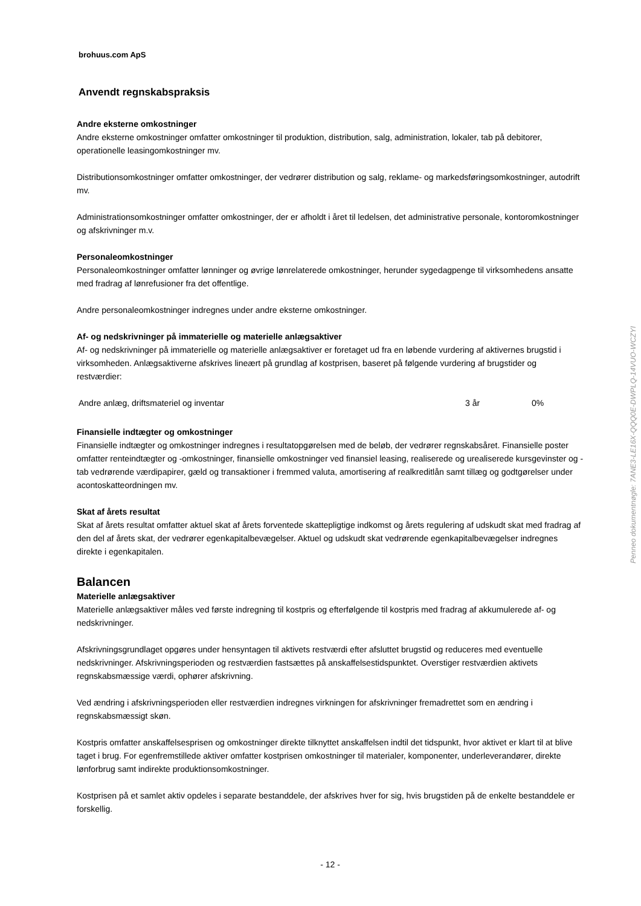brohuus.com ApS
Anvendt regnskabspraksis
Andre eksterne omkostninger
Andre eksterne omkostninger omfatter omkostninger til produktion, distribution, salg, administration, lokaler, tab på debitorer, operationelle leasingomkostninger mv.
Distributionsomkostninger omfatter omkostninger, der vedrører distribution og salg, reklame- og markedsføringsomkostninger, autodrift mv.
Administrationsomkostninger omfatter omkostninger, der er afholdt i året til ledelsen, det administrative personale, kontoromkostninger og afskrivninger m.v.
Personaleomkostninger
Personaleomkostninger omfatter lønninger og øvrige lønrelaterede omkostninger, herunder sygedagpenge til virksomhedens ansatte med fradrag af lønrefusioner fra det offentlige.
Andre personaleomkostninger indregnes under andre eksterne omkostninger.
Af- og nedskrivninger på immaterielle og materielle anlægsaktiver
Af- og nedskrivninger på immaterielle og materielle anlægsaktiver er foretaget ud fra en løbende vurdering af aktivernes brugstid i virksomheden. Anlægsaktiverne afskrives lineært på grundlag af kostprisen, baseret på følgende vurdering af brugstider og restværdier:
| Andre anlæg, driftsmateriel og inventar | 3 år | 0% |
Finansielle indtægter og omkostninger
Finansielle indtægter og omkostninger indregnes i resultatopgørelsen med de beløb, der vedrører regnskabsåret. Finansielle poster omfatter renteindtægter og -omkostninger, finansielle omkostninger ved finansiel leasing, realiserede og urealiserede kursgevinster og -tab vedrørende værdipapirer, gæld og transaktioner i fremmed valuta, amortisering af realkreditlån samt tillæg og godtgørelser under acontoskatteordningen mv.
Skat af årets resultat
Skat af årets resultat omfatter aktuel skat af årets forventede skattepligtige indkomst og årets regulering af udskudt skat med fradrag af den del af årets skat, der vedrører egenkapitalbevægelser. Aktuel og udskudt skat vedrørende egenkapitalbevægelser indregnes direkte i egenkapitalen.
Balancen
Materielle anlægsaktiver
Materielle anlægsaktiver måles ved første indregning til kostpris og efterfølgende til kostpris med fradrag af akkumulerede af- og nedskrivninger.
Afskrivningsgrundlaget opgøres under hensyntagen til aktivets restværdi efter afsluttet brugstid og reduceres med eventuelle nedskrivninger. Afskrivningsperioden og restværdien fastsættes på anskaffelsestidspunktet. Overstiger restværdien aktivets regnskabsmæssige værdi, ophører afskrivning.
Ved ændring i afskrivningsperioden eller restværdien indregnes virkningen for afskrivninger fremadrettet som en ændring i regnskabsmæssigt skøn.
Kostpris omfatter anskaffelsesprisen og omkostninger direkte tilknyttet anskaffelsen indtil det tidspunkt, hvor aktivet er klart til at blive taget i brug. For egenfremstillede aktiver omfatter kostprisen omkostninger til materialer, komponenter, underleverandører, direkte lønforbrug samt indirekte produktionsomkostninger.
Kostprisen på et samlet aktiv opdeles i separate bestanddele, der afskrives hver for sig, hvis brugstiden på de enkelte bestanddele er forskellig.
- 12 -
Penneo dokumentnøgle: 7ANE3-LE16X-QQQ0E-DWPLQ-14VUO-WCZYI